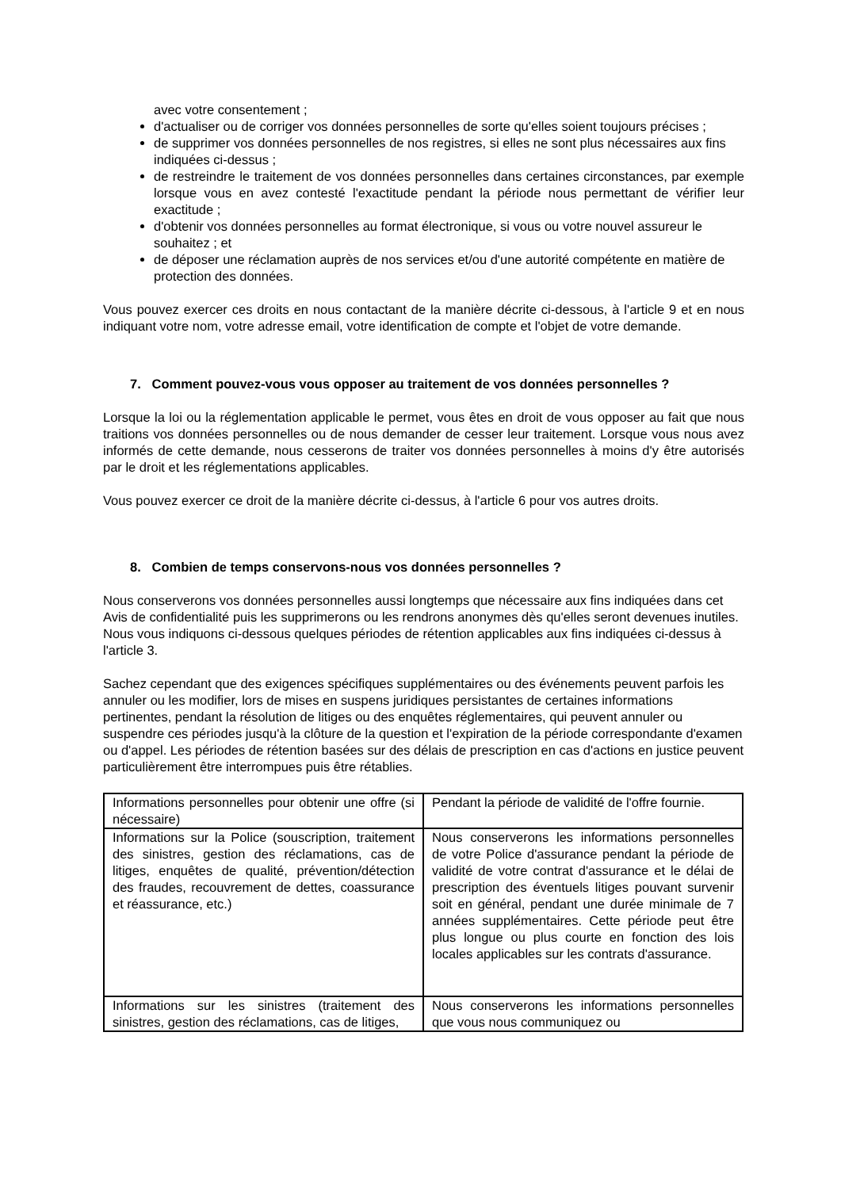avec votre consentement ;
d'actualiser ou de corriger vos données personnelles de sorte qu'elles soient toujours précises ;
de supprimer vos données personnelles de nos registres, si elles ne sont plus nécessaires aux fins indiquées ci-dessus ;
de restreindre le traitement de vos données personnelles dans certaines circonstances, par exemple lorsque vous en avez contesté l'exactitude pendant la période nous permettant de vérifier leur exactitude ;
d'obtenir vos données personnelles au format électronique, si vous ou votre nouvel assureur le souhaitez ; et
de déposer une réclamation auprès de nos services et/ou d'une autorité compétente en matière de protection des données.
Vous pouvez exercer ces droits en nous contactant de la manière décrite ci-dessous, à l'article 9 et en nous indiquant votre nom, votre adresse email, votre identification de compte et l'objet de votre demande.
7. Comment pouvez-vous vous opposer au traitement de vos données personnelles ?
Lorsque la loi ou la réglementation applicable le permet, vous êtes en droit de vous opposer au fait que nous traitions vos données personnelles ou de nous demander de cesser leur traitement. Lorsque vous nous avez informés de cette demande, nous cesserons de traiter vos données personnelles à moins d'y être autorisés par le droit et les réglementations applicables.
Vous pouvez exercer ce droit de la manière décrite ci-dessus, à l'article 6 pour vos autres droits.
8. Combien de temps conservons-nous vos données personnelles ?
Nous conserverons vos données personnelles aussi longtemps que nécessaire aux fins indiquées dans cet Avis de confidentialité puis les supprimerons ou les rendrons anonymes dès qu'elles seront devenues inutiles. Nous vous indiquons ci-dessous quelques périodes de rétention applicables aux fins indiquées ci-dessus à l'article 3.
Sachez cependant que des exigences spécifiques supplémentaires ou des événements peuvent parfois les annuler ou les modifier, lors de mises en suspens juridiques persistantes de certaines informations pertinentes, pendant la résolution de litiges ou des enquêtes réglementaires, qui peuvent annuler ou suspendre ces périodes jusqu'à la clôture de la question et l'expiration de la période correspondante d'examen ou d'appel. Les périodes de rétention basées sur des délais de prescription en cas d'actions en justice peuvent particulièrement être interrompues puis être rétablies.
| Informations personnelles pour obtenir une offre (si nécessaire) | Pendant la période de validité de l'offre fournie. |
| Informations sur la Police (souscription, traitement des sinistres, gestion des réclamations, cas de litiges, enquêtes de qualité, prévention/détection des fraudes, recouvrement de dettes, coassurance et réassurance, etc.) | Nous conserverons les informations personnelles de votre Police d'assurance pendant la période de validité de votre contrat d'assurance et le délai de prescription des éventuels litiges pouvant survenir soit en général, pendant une durée minimale de 7 années supplémentaires. Cette période peut être plus longue ou plus courte en fonction des lois locales applicables sur les contrats d'assurance. |
| Informations sur les sinistres (traitement des sinistres, gestion des réclamations, cas de litiges, | Nous conserverons les informations personnelles que vous nous communiquez ou |